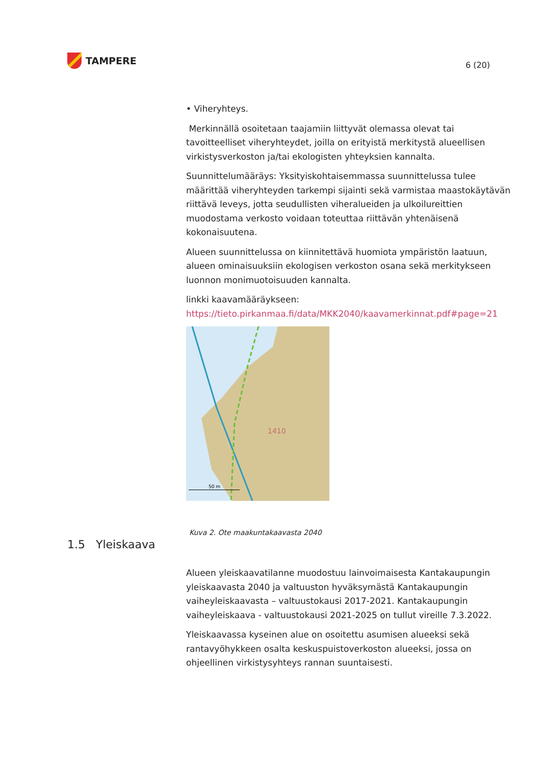TAMPERE
6 (20)
• Viheryhteys.
Merkinnällä osoitetaan taajamiin liittyvät olemassa olevat tai tavoitteelliset viheryhteydet, joilla on erityistä merkitystä alueellisen virkistysverkoston ja/tai ekologisten yhteyksien kannalta.
Suunnittelumääräys: Yksityiskohtaisemmassa suunnittelussa tulee määrittää viheryhteyden tarkempi sijainti sekä varmistaa maastokäytävän riittävä leveys, jotta seudullisten viheralueiden ja ulkoilureittien muodostama verkosto voidaan toteuttaa riittävän yhtenäisenä kokonaisuutena.
Alueen suunnittelussa on kiinnitettävä huomiota ympäristön laatuun, alueen ominaisuuksiin ekologisen verkoston osana sekä merkitykseen luonnon monimuotoisuuden kannalta.
linkki kaavamääräykseen:
https://tieto.pirkanmaa.fi/data/MKK2040/kaavamerkinnat.pdf#page=21
1410
50 m
Kuva 2. Ote maakuntakaavasta 2040
1.5 Yleiskaava
Alueen yleiskaavatilanne muodostuu lainvoimaisesta Kantakaupungin yleiskaavasta 2040 ja valtuuston hyväksymästä Kantakaupungin vaiheyleiskaavasta – valtuustokausi 2017-2021. Kantakaupungin vaiheyleiskaava - valtuustokausi 2021-2025 on tullut vireille 7.3.2022.
Yleiskaavassa kyseinen alue on osoitettu asumisen alueeksi sekä rantavyöhykkeen osalta keskuspuistoverkoston alueeksi, jossa on ohjeellinen virkistysyhteys rannan suuntaisesti.